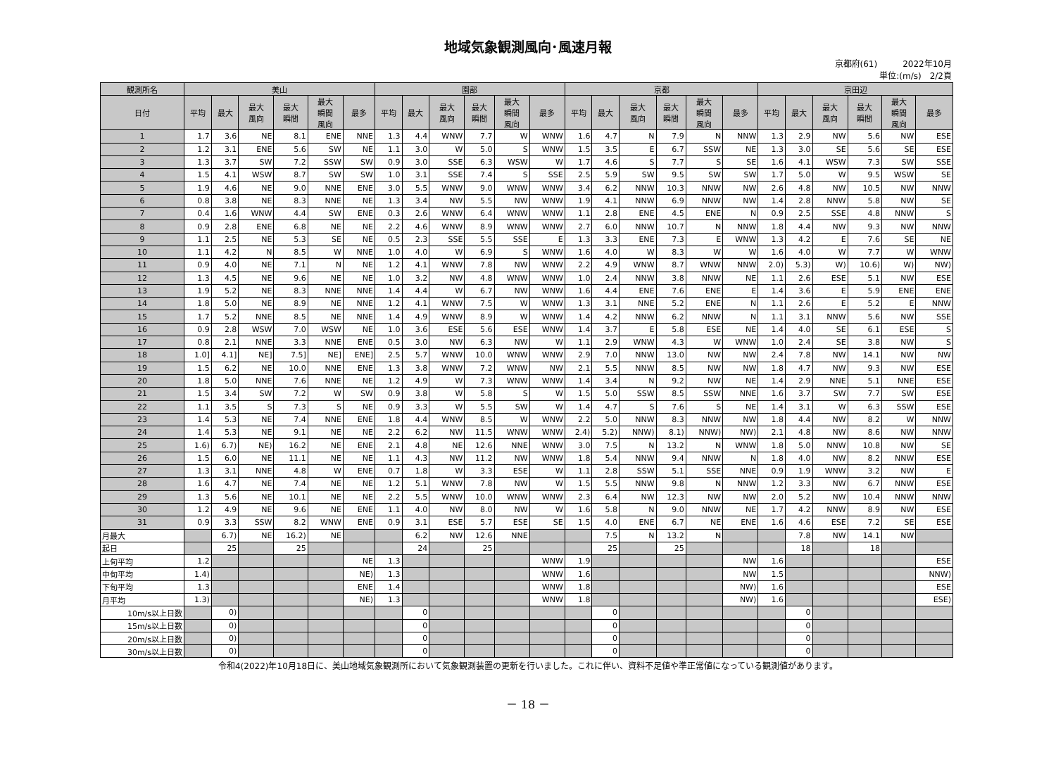地域気象観測風向･風速月報
京都府(61)　　　2022年10月
単位:(m/s)　2/2頁
| 観測所名 | 美山 | | | | | | 園部 | | | | | | 京都 | | | | | | 京田辺 | | | | | |
| --- | --- | --- | --- | --- | --- | --- | --- | --- | --- | --- | --- | --- | --- | --- | --- | --- | --- | --- | --- | --- | --- | --- | --- | --- |
| 日付 | 平均 | 最大 | 最大 風向 | 最大 瞬間 | 最大 瞬間 風向 | 最多 | 平均 | 最大 | 最大 風向 | 最大 瞬間 | 最大 瞬間 風向 | 最多 | 平均 | 最大 | 最大 風向 | 最大 瞬間 | 最大 瞬間 風向 | 最多 | 平均 | 最大 | 最大 風向 | 最大 瞬間 | 最大 瞬間 風向 | 最多 |
| 1 | 1.7 | 3.6 | NE | 8.1 | ENE | NNE | 1.3 | 4.4 | WNW | 7.7 | W | WNW | 1.6 | 4.7 | N | 7.9 | N | NNW | 1.3 | 2.9 | NW | 5.6 | NW | ESE |
| 2 | 1.2 | 3.1 | ENE | 5.6 | SW | NE | 1.1 | 3.0 | W | 5.0 | S | WNW | 1.5 | 3.5 | E | 6.7 | SSW | NE | 1.3 | 3.0 | SE | 5.6 | SE | ESE |
| 3 | 1.3 | 3.7 | SW | 7.2 | SSW | SW | 0.9 | 3.0 | SSE | 6.3 | WSW | W | 1.7 | 4.6 | S | 7.7 | S | SE | 1.6 | 4.1 | WSW | 7.3 | SW | SSE |
| 4 | 1.5 | 4.1 | WSW | 8.7 | SW | SW | 1.0 | 3.1 | SSE | 7.4 | S | SSE | 2.5 | 5.9 | SW | 9.5 | SW | SW | 1.7 | 5.0 | W | 9.5 | WSW | SE |
| 5 | 1.9 | 4.6 | NE | 9.0 | NNE | ENE | 3.0 | 5.5 | WNW | 9.0 | WNW | WNW | 3.4 | 6.2 | NNW | 10.3 | NNW | NW | 2.6 | 4.8 | NW | 10.5 | NW | NNW |
| 6 | 0.8 | 3.8 | NE | 8.3 | NNE | NE | 1.3 | 3.4 | NW | 5.5 | NW | WNW | 1.9 | 4.1 | NNW | 6.9 | NNW | NW | 1.4 | 2.8 | NNW | 5.8 | NW | SE |
| 7 | 0.4 | 1.6 | WNW | 4.4 | SW | ENE | 0.3 | 2.6 | WNW | 6.4 | WNW | WNW | 1.1 | 2.8 | ENE | 4.5 | ENE | N | 0.9 | 2.5 | SSE | 4.8 | NNW | S |
| 8 | 0.9 | 2.8 | ENE | 6.8 | NE | NE | 2.2 | 4.6 | WNW | 8.9 | WNW | WNW | 2.7 | 6.0 | NNW | 10.7 | N | NNW | 1.8 | 4.4 | NW | 9.3 | NW | NNW |
| 9 | 1.1 | 2.5 | NE | 5.3 | SE | NE | 0.5 | 2.3 | SSE | 5.5 | SSE | E | 1.3 | 3.3 | ENE | 7.3 | E | WNW | 1.3 | 4.2 | E | 7.6 | SE | NE |
| 10 | 1.1 | 4.2 | N | 8.5 | W | NNE | 1.0 | 4.0 | W | 6.9 | S | WNW | 1.6 | 4.0 | W | 8.3 | W | W | 1.6 | 4.0 | W | 7.7 | W | WNW |
| 11 | 0.9 | 4.0 | NE | 7.1 | N | NE | 1.2 | 4.1 | WNW | 7.8 | NW | WNW | 2.2 | 4.9 | WNW | 8.7 | WNW | NNW | 2.0) | 5.3) | W) | 10.6) | W) | NW) |
| 12 | 1.3 | 4.5 | NE | 9.6 | NE | NE | 1.0 | 3.2 | NW | 4.8 | WNW | WNW | 1.0 | 2.4 | NNW | 3.8 | NNW | NE | 1.1 | 2.6 | ESE | 5.1 | NW | ESE |
| 13 | 1.9 | 5.2 | NE | 8.3 | NNE | NNE | 1.4 | 4.4 | W | 6.7 | NW | WNW | 1.6 | 4.4 | ENE | 7.6 | ENE | E | 1.4 | 3.6 | E | 5.9 | ENE | ENE |
| 14 | 1.8 | 5.0 | NE | 8.9 | NE | NNE | 1.2 | 4.1 | WNW | 7.5 | W | WNW | 1.3 | 3.1 | NNE | 5.2 | ENE | N | 1.1 | 2.6 | E | 5.2 | E | NNW |
| 15 | 1.7 | 5.2 | NNE | 8.5 | NE | NNE | 1.4 | 4.9 | WNW | 8.9 | W | WNW | 1.4 | 4.2 | NNW | 6.2 | NNW | N | 1.1 | 3.1 | NNW | 5.6 | NW | SSE |
| 16 | 0.9 | 2.8 | WSW | 7.0 | WSW | NE | 1.0 | 3.6 | ESE | 5.6 | ESE | WNW | 1.4 | 3.7 | E | 5.8 | ESE | NE | 1.4 | 4.0 | SE | 6.1 | ESE | S |
| 17 | 0.8 | 2.1 | NNE | 3.3 | NNE | ENE | 0.5 | 3.0 | NW | 6.3 | NW | W | 1.1 | 2.9 | WNW | 4.3 | W | WNW | 1.0 | 2.4 | SE | 3.8 | NW | S |
| 18 | 1.0] | 4.1] | NE] | 7.5] | NE] | ENE] | 2.5 | 5.7 | WNW | 10.0 | WNW | WNW | 2.9 | 7.0 | NNW | 13.0 | NW | NW | 2.4 | 7.8 | NW | 14.1 | NW | NW |
| 19 | 1.5 | 6.2 | NE | 10.0 | NNE | ENE | 1.3 | 3.8 | WNW | 7.2 | WNW | NW | 2.1 | 5.5 | NNW | 8.5 | NW | NW | 1.8 | 4.7 | NW | 9.3 | NW | ESE |
| 20 | 1.8 | 5.0 | NNE | 7.6 | NNE | NE | 1.2 | 4.9 | W | 7.3 | WNW | WNW | 1.4 | 3.4 | N | 9.2 | NW | NE | 1.4 | 2.9 | NNE | 5.1 | NNE | ESE |
| 21 | 1.5 | 3.4 | SW | 7.2 | W | SW | 0.9 | 3.8 | W | 5.8 | S | W | 1.5 | 5.0 | SSW | 8.5 | SSW | NNE | 1.6 | 3.7 | SW | 7.7 | SW | ESE |
| 22 | 1.1 | 3.5 | S | 7.3 | S | NE | 0.9 | 3.3 | W | 5.5 | SW | W | 1.4 | 4.7 | S | 7.6 | S | NE | 1.4 | 3.1 | W | 6.3 | SSW | ESE |
| 23 | 1.4 | 5.3 | NE | 7.4 | NNE | ENE | 1.8 | 4.4 | WNW | 8.5 | W | WNW | 2.2 | 5.0 | NNW | 8.3 | NNW | NW | 1.8 | 4.4 | NW | 8.2 | W | NNW |
| 24 | 1.4 | 5.3 | NE | 9.1 | NE | NE | 2.2 | 6.2 | NW | 11.5 | WNW | WNW | 2.4) | 5.2) | NNW) | 8.1) | NNW) | NW) | 2.1 | 4.8 | NW | 8.6 | NW | NNW |
| 25 | 1.6) | 6.7) | NE) | 16.2 | NE | ENE | 2.1 | 4.8 | NE | 12.6 | NNE | WNW | 3.0 | 7.5 | N | 13.2 | N | WNW | 1.8 | 5.0 | NNW | 10.8 | NW | SE |
| 26 | 1.5 | 6.0 | NE | 11.1 | NE | NE | 1.1 | 4.3 | NW | 11.2 | NW | WNW | 1.8 | 5.4 | NNW | 9.4 | NNW | N | 1.8 | 4.0 | NW | 8.2 | NNW | ESE |
| 27 | 1.3 | 3.1 | NNE | 4.8 | W | ENE | 0.7 | 1.8 | W | 3.3 | ESE | W | 1.1 | 2.8 | SSW | 5.1 | SSE | NNE | 0.9 | 1.9 | WNW | 3.2 | NW | E |
| 28 | 1.6 | 4.7 | NE | 7.4 | NE | NE | 1.2 | 5.1 | WNW | 7.8 | NW | W | 1.5 | 5.5 | NNW | 9.8 | N | NNW | 1.2 | 3.3 | NW | 6.7 | NNW | ESE |
| 29 | 1.3 | 5.6 | NE | 10.1 | NE | NE | 2.2 | 5.5 | WNW | 10.0 | WNW | WNW | 2.3 | 6.4 | NW | 12.3 | NW | NW | 2.0 | 5.2 | NW | 10.4 | NNW | NNW |
| 30 | 1.2 | 4.9 | NE | 9.6 | NE | ENE | 1.1 | 4.0 | NW | 8.0 | NW | W | 1.6 | 5.8 | N | 9.0 | NNW | NE | 1.7 | 4.2 | NNW | 8.9 | NW | ESE |
| 31 | 0.9 | 3.3 | SSW | 8.2 | WNW | ENE | 0.9 | 3.1 | ESE | 5.7 | ESE | SE | 1.5 | 4.0 | ENE | 6.7 | NE | ENE | 1.6 | 4.6 | ESE | 7.2 | SE | ESE |
| 月最大 | | 6.7) | NE | 16.2) | NE | | | 6.2 | NW | 12.6 | NNE | | | 7.5 | N | 13.2 | N | | | 7.8 | NW | 14.1 | NW | |
| 起日 | | 25 | | 25 | | | | 24 | | 25 | | | | 25 | | 25 | | | | 18 | | 18 | | |
| 上旬平均 | 1.2 | | | | | NE | 1.3 | | | | | WNW | 1.9 | | | | | NW | 1.6 | | | | | ESE |
| 中旬平均 | 1.4) | | | | | NE) | 1.3 | | | | | WNW | 1.6 | | | | | NW | 1.5 | | | | | NNW) |
| 下旬平均 | 1.3 | | | | | ENE | 1.4 | | | | | WNW | 1.8 | | | | | NW) | 1.6 | | | | | ESE |
| 月平均 | 1.3) | | | | | NE) | 1.3 | | | | | WNW | 1.8 | | | | | NW) | 1.6 | | | | | ESE) |
| 10m/s以上日数 | | 0) | | | | | | 0 | | | | | | 0 | | | | | | 0 | | | | |
| 15m/s以上日数 | | 0) | | | | | | 0 | | | | | | 0 | | | | | | 0 | | | | |
| 20m/s以上日数 | | 0) | | | | | | 0 | | | | | | 0 | | | | | | 0 | | | | |
| 30m/s以上日数 | | 0) | | | | | | 0 | | | | | | 0 | | | | | | 0 | | | | |
令和4(2022)年10月18日に、美山地域気象観測所において気象観測装置の更新を行いました。これに伴い、資料不足値や準正常値になっている観測値があります。
－ 18 －